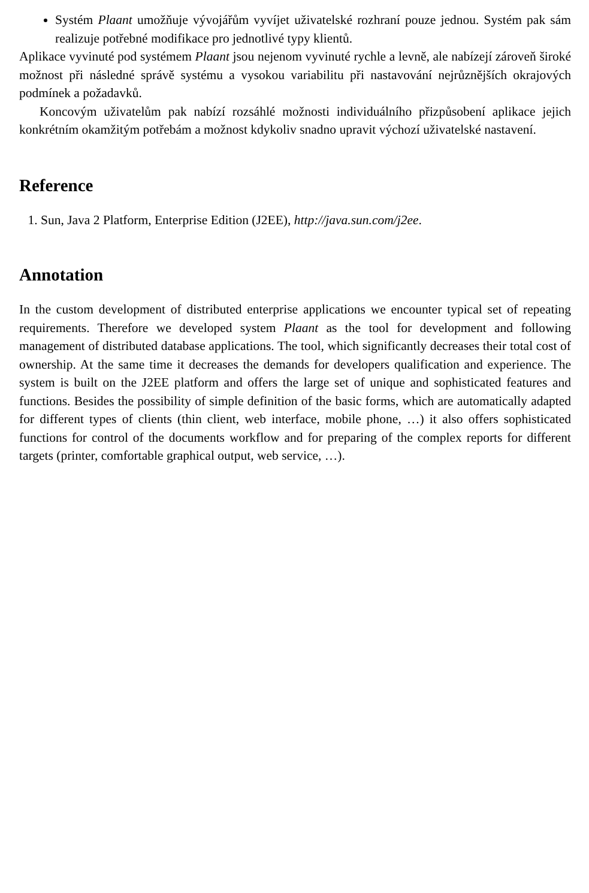Systém Plaant umožňuje vývojářům vyvíjet uživatelské rozhraní pouze jednou. Systém pak sám realizuje potřebné modifikace pro jednotlivé typy klientů.
Aplikace vyvinuté pod systémem Plaant jsou nejenom vyvinuté rychle a levně, ale nabízejí zároveň široké možnost při následné správě systému a vysokou variabilitu při nastavování nejrůznějších okrajových podmínek a požadavků.
Koncovým uživatelům pak nabízí rozsáhlé možnosti individuálního přizpůsobení aplikace jejich konkrétním okamžitým potřebám a možnost kdykoliv snadno upravit výchozí uživatelské nastavení.
Reference
1. Sun, Java 2 Platform, Enterprise Edition (J2EE), http://java.sun.com/j2ee.
Annotation
In the custom development of distributed enterprise applications we encounter typical set of repeating requirements. Therefore we developed system Plaant as the tool for development and following management of distributed database applications. The tool, which significantly decreases their total cost of ownership. At the same time it decreases the demands for developers qualification and experience. The system is built on the J2EE platform and offers the large set of unique and sophisticated features and functions. Besides the possibility of simple definition of the basic forms, which are automatically adapted for different types of clients (thin client, web interface, mobile phone, …) it also offers sophisticated functions for control of the documents workflow and for preparing of the complex reports for different targets (printer, comfortable graphical output, web service, …).